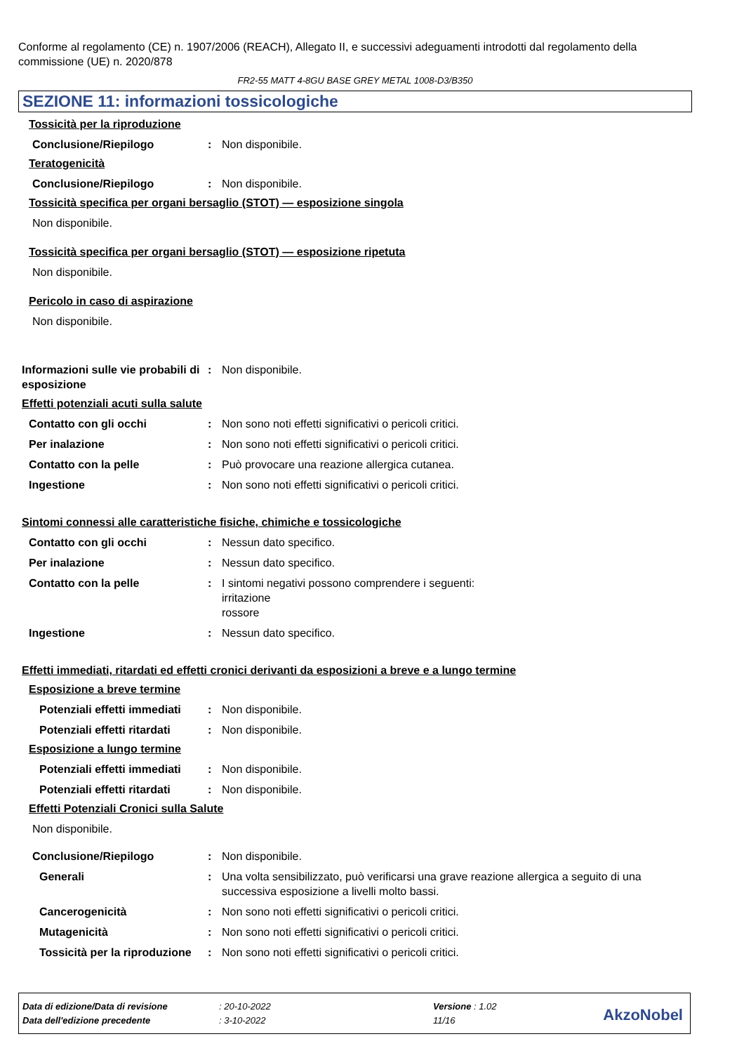Conforme al regolamento (CE) n. 1907/2006 (REACH), Allegato II, e successivi adeguamenti introdotti dal regolamento della commissione (UE) n. 2020/878
FR2-55 MATT 4-8GU BASE GREY METAL 1008-D3/B350
SEZIONE 11: informazioni tossicologiche
Tossicità per la riproduzione
Conclusione/Riepilogo : Non disponibile.
Teratogenicità
Conclusione/Riepilogo : Non disponibile.
Tossicità specifica per organi bersaglio (STOT) — esposizione singola
Non disponibile.
Tossicità specifica per organi bersaglio (STOT) — esposizione ripetuta
Non disponibile.
Pericolo in caso di aspirazione
Non disponibile.
Informazioni sulle vie probabili di esposizione
: Non disponibile.
Effetti potenziali acuti sulla salute
Contatto con gli occhi : Non sono noti effetti significativi o pericoli critici.
Per inalazione : Non sono noti effetti significativi o pericoli critici.
Contatto con la pelle : Può provocare una reazione allergica cutanea.
Ingestione : Non sono noti effetti significativi o pericoli critici.
Sintomi connessi alle caratteristiche fisiche, chimiche e tossicologiche
Contatto con gli occhi : Nessun dato specifico.
Per inalazione : Nessun dato specifico.
Contatto con la pelle : I sintomi negativi possono comprendere i seguenti:
irritazione
rossore
Ingestione : Nessun dato specifico.
Effetti immediati, ritardati ed effetti cronici derivanti da esposizioni a breve e a lungo termine
Esposizione a breve termine
Potenziali effetti immediati
: Non disponibile.
Potenziali effetti ritardati
: Non disponibile.
Esposizione a lungo termine
Potenziali effetti immediati
: Non disponibile.
Potenziali effetti ritardati
: Non disponibile.
Effetti Potenziali Cronici sulla Salute
Non disponibile.
Conclusione/Riepilogo : Non disponibile.
Generali : Una volta sensibilizzato, può verificarsi una grave reazione allergica a seguito di una successiva esposizione a livelli molto bassi.
Cancerogenicità : Non sono noti effetti significativi o pericoli critici.
Mutagenicità : Non sono noti effetti significativi o pericoli critici.
Tossicità per la riproduzione
: Non sono noti effetti significativi o pericoli critici.
Data di edizione/Data di revisione: 20-10-2022 Versione : 1.02
Data dell'edizione precedente: 3-10-2022 11/16
AkzoNobel